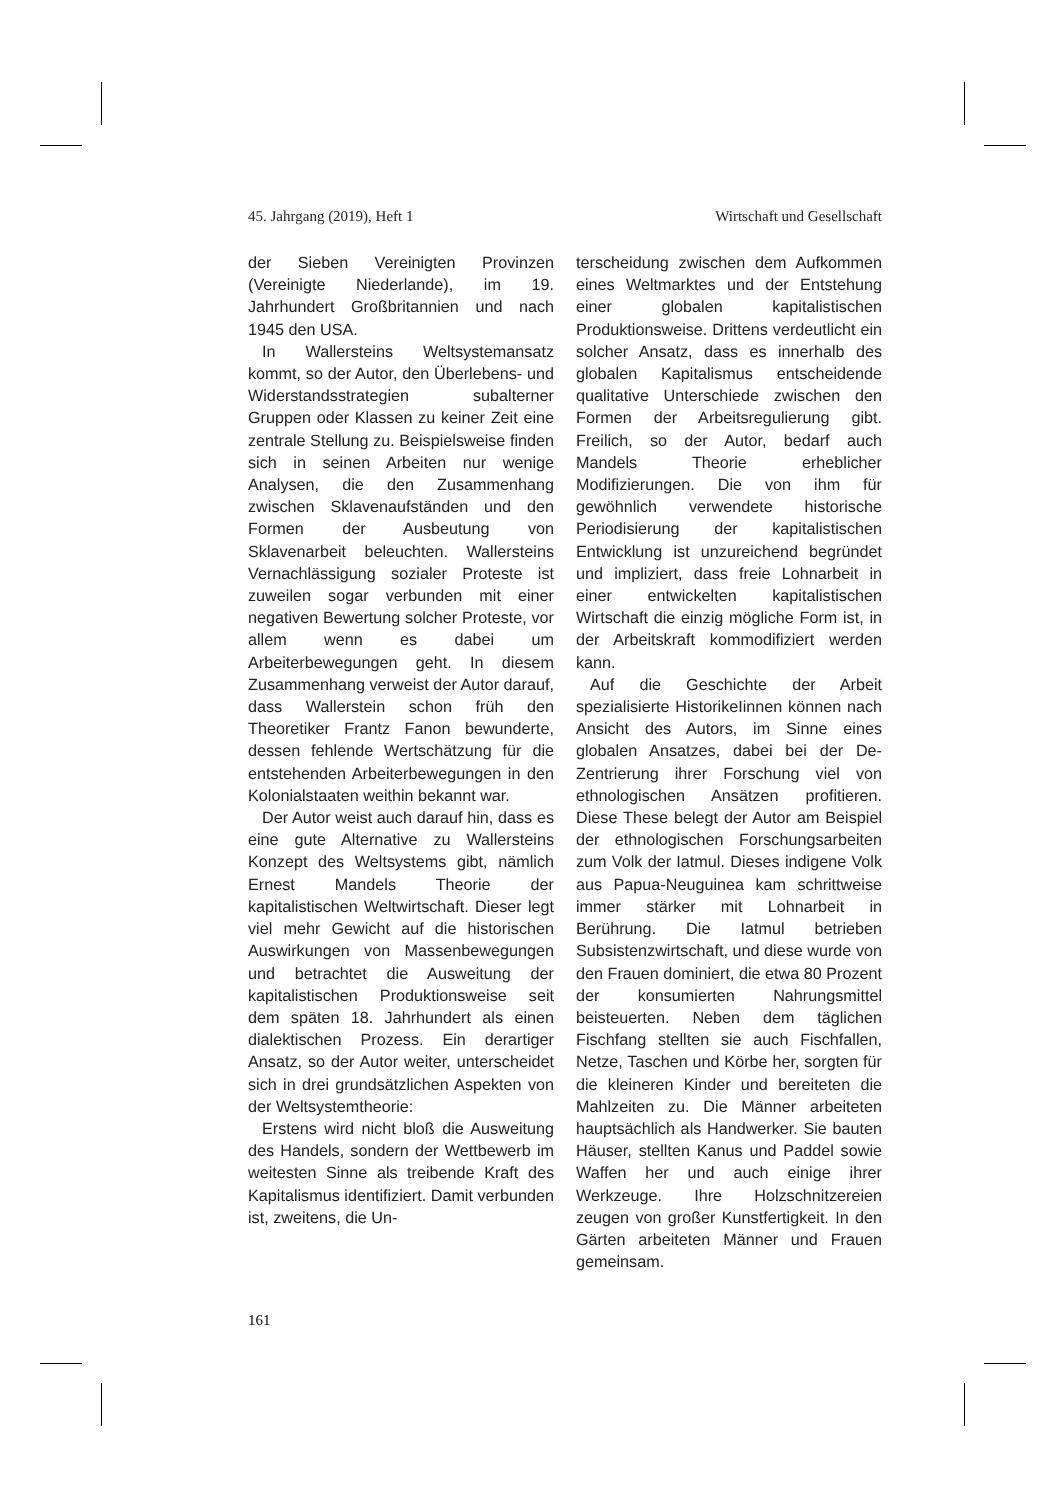45. Jahrgang (2019), Heft 1 Wirtschaft und Gesellschaft
der Sieben Vereinigten Provinzen (Vereinigte Niederlande), im 19. Jahrhundert Großbritannien und nach 1945 den USA.
In Wallersteins Weltsystemansatz kommt, so der Autor, den Überlebens- und Widerstandsstrategien subalterner Gruppen oder Klassen zu keiner Zeit eine zentrale Stellung zu. Beispielsweise finden sich in seinen Arbeiten nur wenige Analysen, die den Zusammenhang zwischen Sklavenaufständen und den Formen der Ausbeutung von Sklavenarbeit beleuchten. Wallersteins Vernachlässigung sozialer Proteste ist zuweilen sogar verbunden mit einer negativen Bewertung solcher Proteste, vor allem wenn es dabei um Arbeiterbewegungen geht. In diesem Zusammenhang verweist der Autor darauf, dass Wallerstein schon früh den Theoretiker Frantz Fanon bewunderte, dessen fehlende Wertschätzung für die entstehenden Arbeiterbewegungen in den Kolonialstaaten weithin bekannt war.
Der Autor weist auch darauf hin, dass es eine gute Alternative zu Wallersteins Konzept des Weltsystems gibt, nämlich Ernest Mandels Theorie der kapitalistischen Weltwirtschaft. Dieser legt viel mehr Gewicht auf die historischen Auswirkungen von Massenbewegungen und betrachtet die Ausweitung der kapitalistischen Produktionsweise seit dem späten 18. Jahrhundert als einen dialektischen Prozess. Ein derartiger Ansatz, so der Autor weiter, unterscheidet sich in drei grundsätzlichen Aspekten von der Weltsystemtheorie:
Erstens wird nicht bloß die Ausweitung des Handels, sondern der Wettbewerb im weitesten Sinne als treibende Kraft des Kapitalismus identifiziert. Damit verbunden ist, zweitens, die Un-
terscheidung zwischen dem Aufkommen eines Weltmarktes und der Entstehung einer globalen kapitalistischen Produktionsweise. Drittens verdeutlicht ein solcher Ansatz, dass es innerhalb des globalen Kapitalismus entscheidende qualitative Unterschiede zwischen den Formen der Arbeitsregulierung gibt. Freilich, so der Autor, bedarf auch Mandels Theorie erheblicher Modifizierungen. Die von ihm für gewöhnlich verwendete historische Periodisierung der kapitalistischen Entwicklung ist unzureichend begründet und impliziert, dass freie Lohnarbeit in einer entwickelten kapitalistischen Wirtschaft die einzig mögliche Form ist, in der Arbeitskraft kommodifiziert werden kann.
Auf die Geschichte der Arbeit spezialisierte HistorikeIinnen können nach Ansicht des Autors, im Sinne eines globalen Ansatzes, dabei bei der De-Zentrierung ihrer Forschung viel von ethnologischen Ansätzen profitieren. Diese These belegt der Autor am Beispiel der ethnologischen Forschungsarbeiten zum Volk der Iatmul. Dieses indigene Volk aus Papua-Neuguinea kam schrittweise immer stärker mit Lohnarbeit in Berührung. Die Iatmul betrieben Subsistenzwirtschaft, und diese wurde von den Frauen dominiert, die etwa 80 Prozent der konsumierten Nahrungsmittel beisteuerten. Neben dem täglichen Fischfang stellten sie auch Fischfallen, Netze, Taschen und Körbe her, sorgten für die kleineren Kinder und bereiteten die Mahlzeiten zu. Die Männer arbeiteten hauptsächlich als Handwerker. Sie bauten Häuser, stellten Kanus und Paddel sowie Waffen her und auch einige ihrer Werkzeuge. Ihre Holzschnitzereien zeugen von großer Kunstfertigkeit. In den Gärten arbeiteten Männer und Frauen gemeinsam.
161